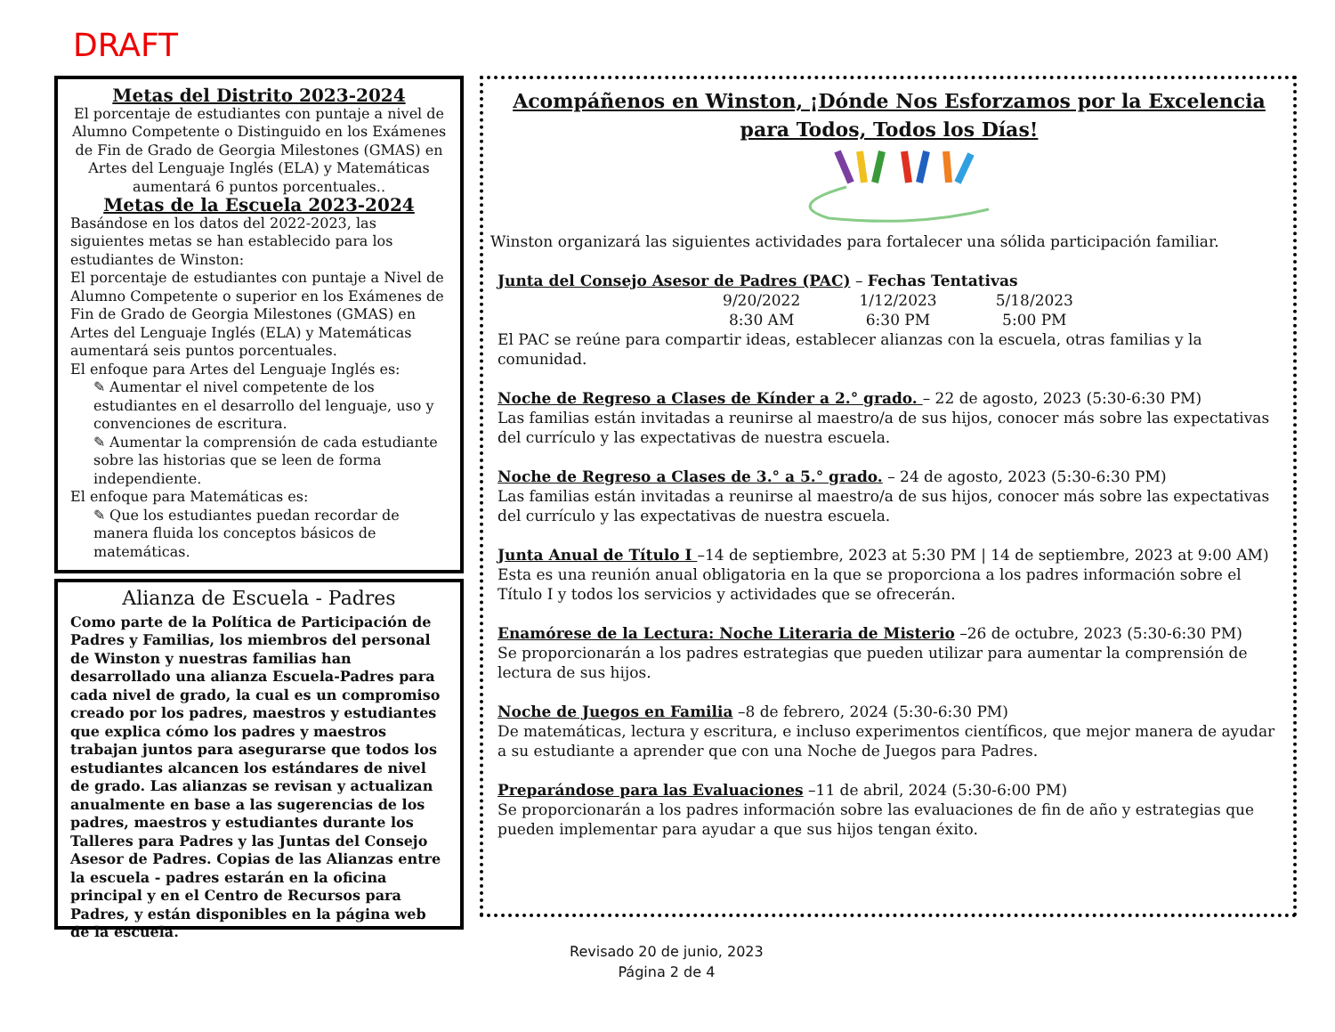DRAFT
Metas del Distrito 2023-2024
El porcentaje de estudiantes con puntaje a nivel de Alumno Competente o Distinguido en los Exámenes de Fin de Grado de Georgia Milestones (GMAS) en Artes del Lenguaje Inglés (ELA) y Matemáticas aumentará 6 puntos porcentuales..
Metas de la Escuela 2023-2024
Basándose en los datos del 2022-2023, las siguientes metas se han establecido para los estudiantes de Winston:
El porcentaje de estudiantes con puntaje a Nivel de Alumno Competente o superior en los Exámenes de Fin de Grado de Georgia Milestones (GMAS) en Artes del Lenguaje Inglés (ELA) y Matemáticas aumentará seis puntos porcentuales.
El enfoque para Artes del Lenguaje Inglés es:
✎ Aumentar el nivel competente de los estudiantes en el desarrollo del lenguaje, uso y convenciones de escritura.
✎ Aumentar la comprensión de cada estudiante sobre las historias que se leen de forma independiente.
El enfoque para Matemáticas es:
✎ Que los estudiantes puedan recordar de manera fluida los conceptos básicos de matemáticas.
Alianza de Escuela - Padres
Como parte de la Política de Participación de Padres y Familias, los miembros del personal de Winston y nuestras familias han desarrollado una alianza Escuela-Padres para cada nivel de grado, la cual es un compromiso creado por los padres, maestros y estudiantes que explica cómo los padres y maestros trabajan juntos para asegurarse que todos los estudiantes alcancen los estándares de nivel de grado. Las alianzas se revisan y actualizan anualmente en base a las sugerencias de los padres, maestros y estudiantes durante los Talleres para Padres y las Juntas del Consejo Asesor de Padres. Copias de las Alianzas entre la escuela - padres estarán en la oficina principal y en el Centro de Recursos para Padres, y están disponibles en la página web de la escuela.
Acompáñenos en Winston, ¡Dónde Nos Esforzamos por la Excelencia
para Todos, Todos los Días!
Winston organizará las siguientes actividades para fortalecer una sólida participación familiar.
Junta del Consejo Asesor de Padres (PAC) – Fechas Tentativas
9/20/2022
8:30 AM 1/12/2023
6:30 PM 5/18/2023
5:00 PM
El PAC se reúne para compartir ideas, establecer alianzas con la escuela, otras familias y la comunidad.
Noche de Regreso a Clases de Kínder a 2.° grado. – 22 de agosto, 2023 (5:30-6:30 PM)
Las familias están invitadas a reunirse al maestro/a de sus hijos, conocer más sobre las expectativas del currículo y las expectativas de nuestra escuela.
Noche de Regreso a Clases de 3.° a 5.° grado. – 24 de agosto, 2023 (5:30-6:30 PM)
Las familias están invitadas a reunirse al maestro/a de sus hijos, conocer más sobre las expectativas del currículo y las expectativas de nuestra escuela.
Junta Anual de Título I –14 de septiembre, 2023 at 5:30 PM | 14 de septiembre, 2023 at 9:00 AM)
Esta es una reunión anual obligatoria en la que se proporciona a los padres información sobre el Título I y todos los servicios y actividades que se ofrecerán.
Enamórese de la Lectura: Noche Literaria de Misterio –26 de octubre, 2023 (5:30-6:30 PM)
Se proporcionarán a los padres estrategias que pueden utilizar para aumentar la comprensión de lectura de sus hijos.
Noche de Juegos en Familia –8 de febrero, 2024 (5:30-6:30 PM)
De matemáticas, lectura y escritura, e incluso experimentos científicos, que mejor manera de ayudar a su estudiante a aprender que con una Noche de Juegos para Padres.
Preparándose para las Evaluaciones –11 de abril, 2024 (5:30-6:00 PM)
Se proporcionarán a los padres información sobre las evaluaciones de fin de año y estrategias que pueden implementar para ayudar a que sus hijos tengan éxito.
Revisado 20 de junio, 2023
Página 2 de 4